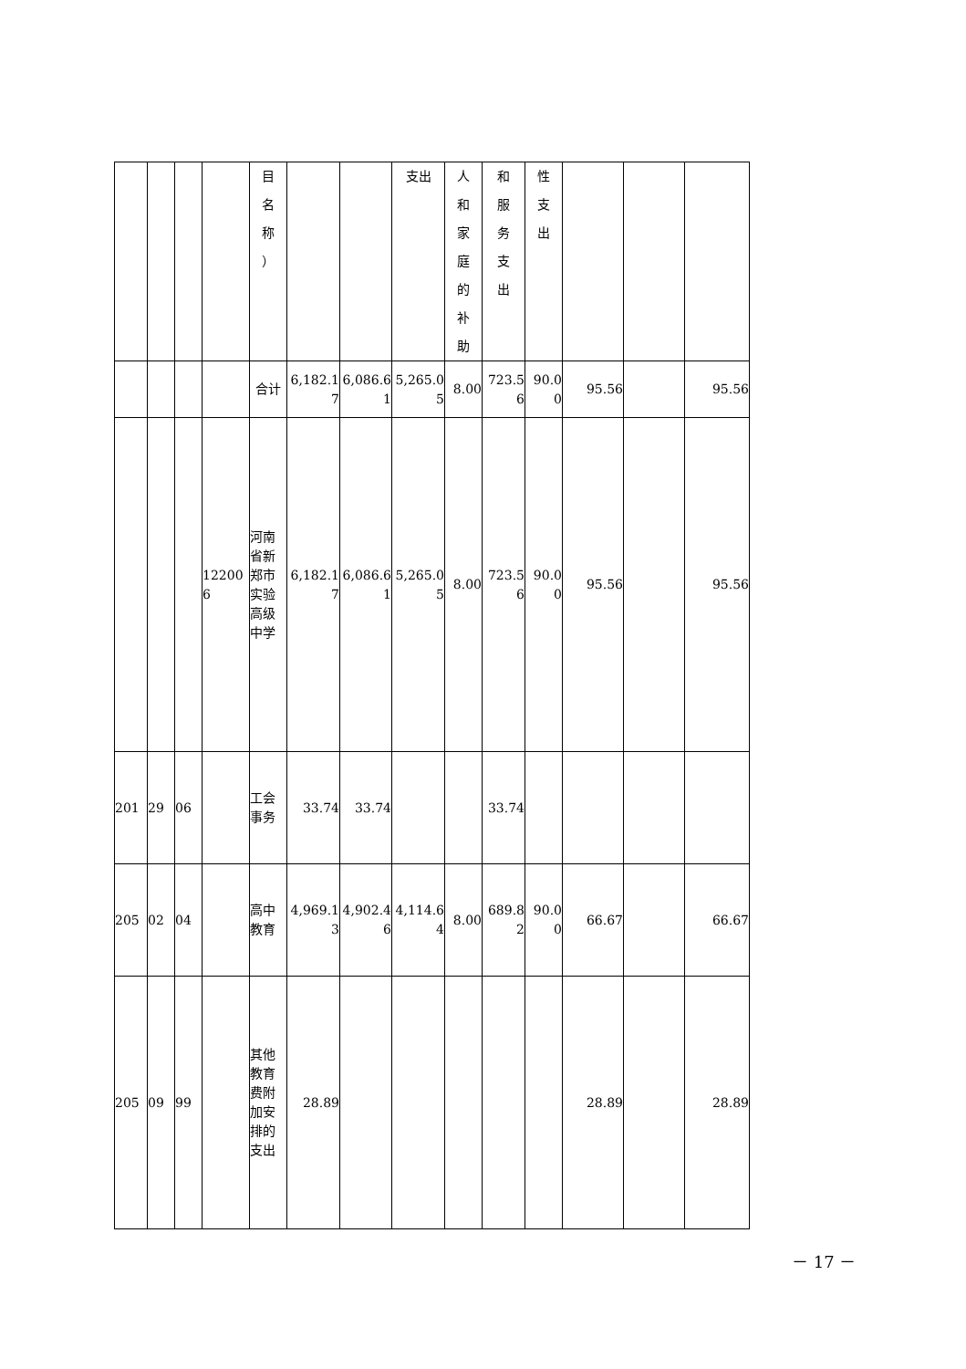| | | | | 目 名 称 ） | | | 支出 | 人 和 家 庭 的 补 助 | 和 服 务 支 出 | 性 支 出 | | | |
| | | | | 合计 | 6,182.17 | 6,086.61 | 5,265.05 | 8.00 | 723.56 | 90.00 | 95.56 | | 95.56 |
| | | | 122006 | 河南省新郑市实验高级中学 | 6,182.17 | 6,086.61 | 5,265.05 | 8.00 | 723.56 | 90.00 | 95.56 | | 95.56 |
| 201 | 29 | 06 | | 工会事务 | 33.74 | 33.74 | | | 33.74 | | | | |
| 205 | 02 | 04 | | 高中教育 | 4,969.13 | 4,902.46 | 4,114.64 | 8.00 | 689.82 | 90.00 | 66.67 | | 66.67 |
| 205 | 09 | 99 | | 其他教育费附加安排的支出 | 28.89 | | | | | | 28.89 | | 28.89 |
－ 17 －